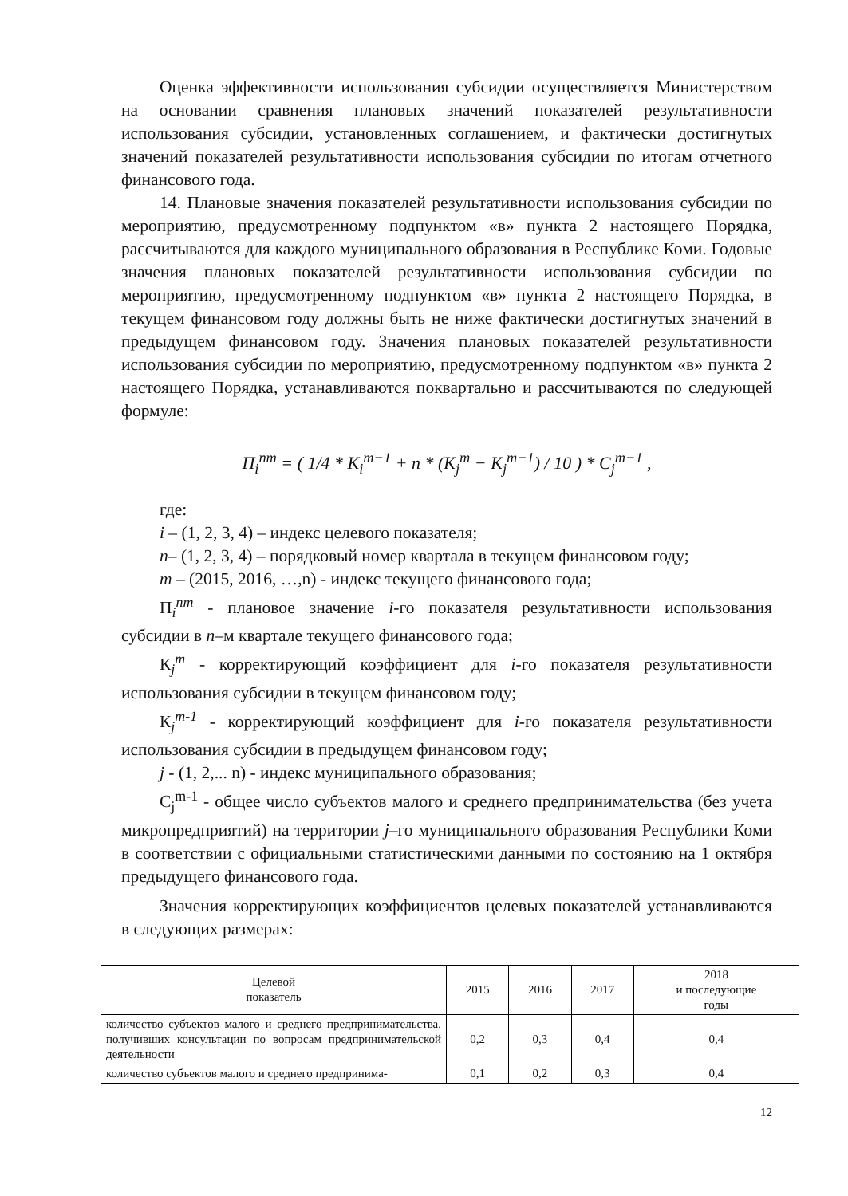Оценка эффективности использования субсидии осуществляется Министерством на основании сравнения плановых значений показателей результативности использования субсидии, установленных соглашением, и фактически достигнутых значений показателей результативности использования субсидии по итогам отчетного финансового года.
14. Плановые значения показателей результативности использования субсидии по мероприятию, предусмотренному подпунктом «в» пункта 2 настоящего Порядка, рассчитываются для каждого муниципального образования в Республике Коми. Годовые значения плановых показателей результативности использования субсидии по мероприятию, предусмотренному подпунктом «в» пункта 2 настоящего Порядка, в текущем финансовом году должны быть не ниже фактически достигнутых значений в предыдущем финансовом году. Значения плановых показателей результативности использования субсидии по мероприятию, предусмотренному подпунктом «в» пункта 2 настоящего Порядка, устанавливаются поквартально и рассчитываются по следующей формуле:
П<sub>i</sub><sup>nm</sup> = ( 1/4 * K<sub>i</sub><sup>m−1</sup> + n * (K<sub>j</sub><sup>m</sup> − K<sub>j</sub><sup>m−1</sup>) / 10 ) * C<sub>j</sub><sup>m−1</sup> ,
где:
i – (1, 2, 3, 4) – индекс целевого показателя;
n– (1, 2, 3, 4) – порядковый номер квартала в текущем финансовом году;
m – (2015, 2016, …,n) - индекс текущего финансового года;
П<sub>i</sub><sup>nm</sup> - плановое значение i-го показателя результативности использования субсидии в n–м квартале текущего финансового года;
К<sub>j</sub><sup>m</sup> - корректирующий коэффициент для i-го показателя результативности использования субсидии в текущем финансовом году;
К<sub>j</sub><sup>m-1</sup> - корректирующий коэффициент для i-го показателя результативности использования субсидии в предыдущем финансовом году;
j - (1, 2,... n) - индекс муниципального образования;
C<sub>j</sub><sup>m-1</sup> - общее число субъектов малого и среднего предпринимательства (без учета микропредприятий) на территории j–го муниципального образования Республики Коми в соответствии с официальными статистическими данными по состоянию на 1 октября предыдущего финансового года.
Значения корректирующих коэффициентов целевых показателей устанавливаются в следующих размерах:
| Целевой показатель | 2015 | 2016 | 2017 | 2018 и последующие годы |
| --- | --- | --- | --- | --- |
| количество субъектов малого и среднего предпринимательства, получивших консультации по вопросам предпринимательской деятельности | 0,2 | 0,3 | 0,4 | 0,4 |
| количество субъектов малого и среднего предпринима- | 0,1 | 0,2 | 0,3 | 0,4 |
12